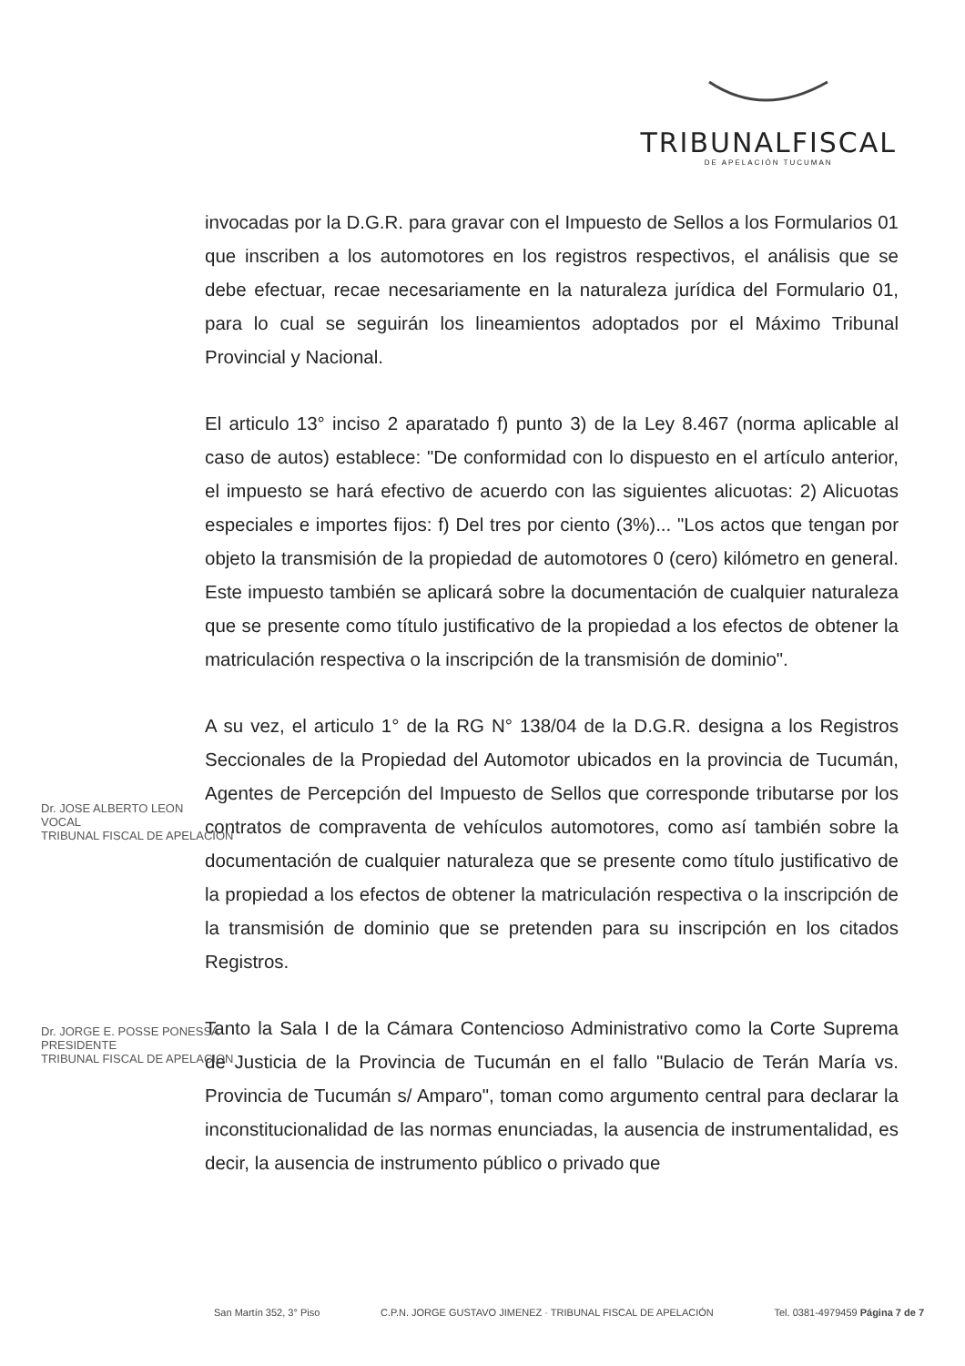TRIBUNALFISCAL
DE APELACIÓN TUCUMAN
invocadas por la D.G.R. para gravar con el Impuesto de Sellos a los Formularios 01 que inscriben a los automotores en los registros respectivos, el análisis que se debe efectuar, recae necesariamente en la naturaleza jurídica del Formulario 01, para lo cual se seguirán los lineamientos adoptados por el Máximo Tribunal Provincial y Nacional.
El articulo 13° inciso 2 aparatado f) punto 3) de la Ley 8.467 (norma aplicable al caso de autos) establece: "De conformidad con lo dispuesto en el artículo anterior, el impuesto se hará efectivo de acuerdo con las siguientes alicuotas: 2) Alicuotas especiales e importes fijos: f) Del tres por ciento (3%)... "Los actos que tengan por objeto la transmisión de la propiedad de automotores 0 (cero) kilómetro en general. Este impuesto también se aplicará sobre la documentación de cualquier naturaleza que se presente como título justificativo de la propiedad a los efectos de obtener la matriculación respectiva o la inscripción de la transmisión de dominio".
A su vez, el articulo 1° de la RG N° 138/04 de la D.G.R. designa a los Registros Seccionales de la Propiedad del Automotor ubicados en la provincia de Tucumán, Agentes de Percepción del Impuesto de Sellos que corresponde tributarse por los contratos de compraventa de vehículos automotores, como así también sobre la documentación de cualquier naturaleza que se presente como título justificativo de la propiedad a los efectos de obtener la matriculación respectiva o la inscripción de la transmisión de dominio que se pretenden para su inscripción en los citados Registros.
Tanto la Sala I de la Cámara Contencioso Administrativo como la Corte Suprema de Justicia de la Provincia de Tucumán en el fallo "Bulacio de Terán María vs. Provincia de Tucumán s/ Amparo", toman como argumento central para declarar la inconstitucionalidad de las normas enunciadas, la ausencia de instrumentalidad, es decir, la ausencia de instrumento público o privado que
Dr. JOSE ALBERTO LEON
VOCAL
TRIBUNAL FISCAL DE APELACION
Dr. JORGE E. POSSE PONESSA
PRESIDENTE
TRIBUNAL FISCAL DE APELACION
San Martín 352, 3° Piso C.P.N. JORGE GUSTAVO JIMENEZ · TRIBUNAL FISCAL DE APELACIÓN Tel. 0381-4979459 Página 7 de 7